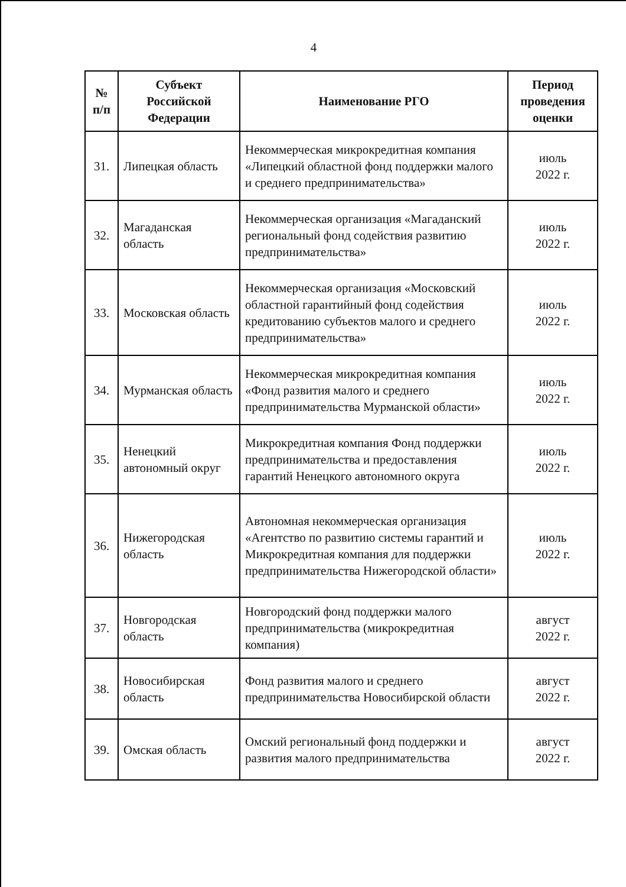4
| № п/п | Субъект Российской Федерации | Наименование РГО | Период проведения оценки |
| --- | --- | --- | --- |
| 31. | Липецкая область | Некоммерческая микрокредитная компания «Липецкий областной фонд поддержки малого и среднего предпринимательства» | июль 2022 г. |
| 32. | Магаданская область | Некоммерческая организация «Магаданский региональный фонд содействия развитию предпринимательства» | июль 2022 г. |
| 33. | Московская область | Некоммерческая организация «Московский областной гарантийный фонд содействия кредитованию субъектов малого и среднего предпринимательства» | июль 2022 г. |
| 34. | Мурманская область | Некоммерческая микрокредитная компания «Фонд развития малого и среднего предпринимательства Мурманской области» | июль 2022 г. |
| 35. | Ненецкий автономный округ | Микрокредитная компания Фонд поддержки предпринимательства и предоставления гарантий Ненецкого автономного округа | июль 2022 г. |
| 36. | Нижегородская область | Автономная некоммерческая организация «Агентство по развитию системы гарантий и Микрокредитная компания для поддержки предпринимательства Нижегородской области» | июль 2022 г. |
| 37. | Новгородская область | Новгородский фонд поддержки малого предпринимательства (микрокредитная компания) | август 2022 г. |
| 38. | Новосибирская область | Фонд развития малого и среднего предпринимательства Новосибирской области | август 2022 г. |
| 39. | Омская область | Омский региональный фонд поддержки и развития малого предпринимательства | август 2022 г. |